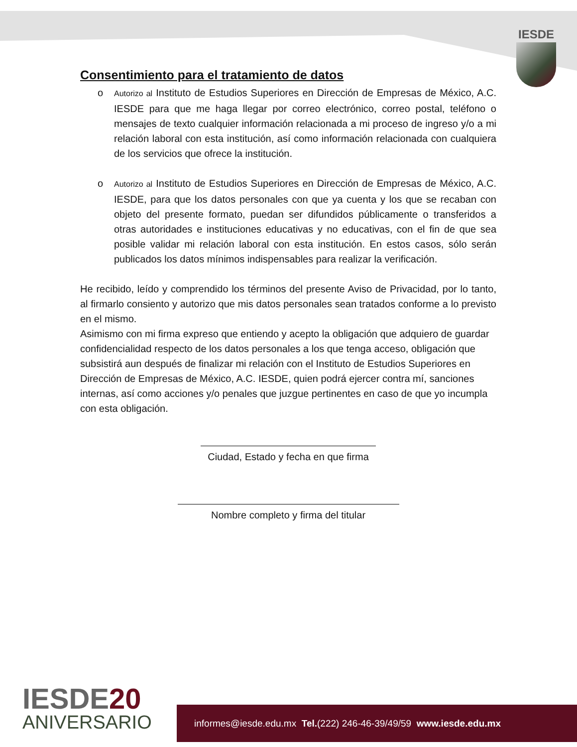IESDE
Consentimiento para el tratamiento de datos
o
Autorizo al Instituto de Estudios Superiores en Dirección de Empresas de México, A.C. IESDE para que me haga llegar por correo electrónico, correo postal, teléfono o mensajes de texto cualquier información relacionada a mi proceso de ingreso y/o a mi relación laboral con esta institución, así como información relacionada con cualquiera de los servicios que ofrece la institución.
o
Autorizo al Instituto de Estudios Superiores en Dirección de Empresas de México, A.C. IESDE, para que los datos personales con que ya cuenta y los que se recaban con objeto del presente formato, puedan ser difundidos públicamente o transferidos a otras autoridades e instituciones educativas y no educativas, con el fin de que sea posible validar mi relación laboral con esta institución. En estos casos, sólo serán publicados los datos mínimos indispensables para realizar la verificación.
He recibido, leído y comprendido los términos del presente Aviso de Privacidad, por lo tanto, al firmarlo consiento y autorizo que mis datos personales sean tratados conforme a lo previsto en el mismo.
Asimismo con mi firma expreso que entiendo y acepto la obligación que adquiero de guardar confidencialidad respecto de los datos personales a los que tenga acceso, obligación que subsistirá aun después de finalizar mi relación con el Instituto de Estudios Superiores en Dirección de Empresas de México, A.C. IESDE, quien podrá ejercer contra mí, sanciones internas, así como acciones y/o penales que juzgue pertinentes en caso de que yo incumpla con esta obligación.
Ciudad, Estado y fecha en que firma
Nombre completo y firma del titular
IESDE20
ANIVERSARIO
informes@iesde.edu.mx Tel.(222) 246-46-39/49/59 www.iesde.edu.mx